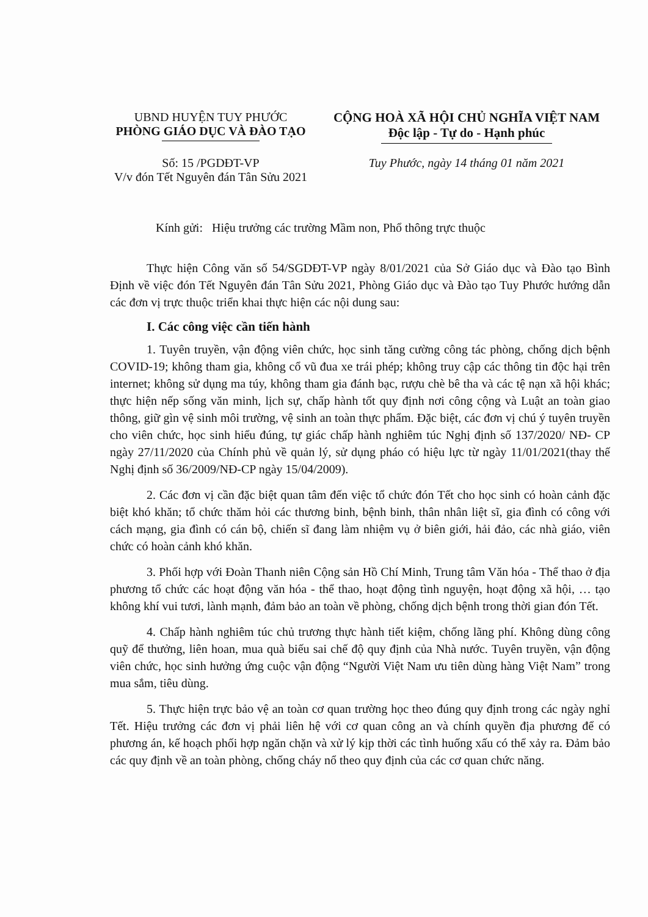UBND HUYỆN TUY PHƯỚC
PHÒNG GIÁO DỤC VÀ ĐÀO TẠO
CỘNG HOÀ XÃ HỘI CHỦ NGHĨA VIỆT NAM
Độc lập - Tự do - Hạnh phúc
Số: 15 /PGDĐT-VP
V/v đón Tết Nguyên đán Tân Sửu 2021
Tuy Phước, ngày 14 tháng 01 năm 2021
Kính gửi: Hiệu trưởng các trường Mầm non, Phổ thông trực thuộc
Thực hiện Công văn số 54/SGDĐT-VP ngày 8/01/2021 của Sở Giáo dục và Đào tạo Bình Định về việc đón Tết Nguyên đán Tân Sửu 2021, Phòng Giáo dục và Đào tạo Tuy Phước hướng dẫn các đơn vị trực thuộc triển khai thực hiện các nội dung sau:
I. Các công việc cần tiến hành
1. Tuyên truyền, vận động viên chức, học sinh tăng cường công tác phòng, chống dịch bệnh COVID-19; không tham gia, không cổ vũ đua xe trái phép; không truy cập các thông tin độc hại trên internet; không sử dụng ma túy, không tham gia đánh bạc, rượu chè bê tha và các tệ nạn xã hội khác; thực hiện nếp sống văn minh, lịch sự, chấp hành tốt quy định nơi công cộng và Luật an toàn giao thông, giữ gìn vệ sinh môi trường, vệ sinh an toàn thực phẩm. Đặc biệt, các đơn vị chú ý tuyên truyền cho viên chức, học sinh hiểu đúng, tự giác chấp hành nghiêm túc Nghị định số 137/2020/ NĐ- CP ngày 27/11/2020 của Chính phủ về quản lý, sử dụng pháo có hiệu lực từ ngày 11/01/2021(thay thế Nghị định số 36/2009/NĐ-CP ngày 15/04/2009).
2. Các đơn vị cần đặc biệt quan tâm đến việc tổ chức đón Tết cho học sinh có hoàn cảnh đặc biệt khó khăn; tổ chức thăm hỏi các thương binh, bệnh binh, thân nhân liệt sĩ, gia đình có công với cách mạng, gia đình có cán bộ, chiến sĩ đang làm nhiệm vụ ở biên giới, hải đảo, các nhà giáo, viên chức có hoàn cảnh khó khăn.
3. Phối hợp với Đoàn Thanh niên Cộng sản Hồ Chí Minh, Trung tâm Văn hóa - Thể thao ở địa phương tổ chức các hoạt động văn hóa - thể thao, hoạt động tình nguyện, hoạt động xã hội, … tạo không khí vui tươi, lành mạnh, đảm bảo an toàn về phòng, chống dịch bệnh trong thời gian đón Tết.
4. Chấp hành nghiêm túc chủ trương thực hành tiết kiệm, chống lãng phí. Không dùng công quỹ để thưởng, liên hoan, mua quà biếu sai chế độ quy định của Nhà nước. Tuyên truyền, vận động viên chức, học sinh hưởng ứng cuộc vận động “Người Việt Nam ưu tiên dùng hàng Việt Nam” trong mua sắm, tiêu dùng.
5. Thực hiện trực bảo vệ an toàn cơ quan trường học theo đúng quy định trong các ngày nghỉ Tết. Hiệu trưởng các đơn vị phải liên hệ với cơ quan công an và chính quyền địa phương để có phương án, kế hoạch phối hợp ngăn chặn và xử lý kịp thời các tình huống xấu có thể xảy ra. Đảm bảo các quy định về an toàn phòng, chống cháy nổ theo quy định của các cơ quan chức năng.